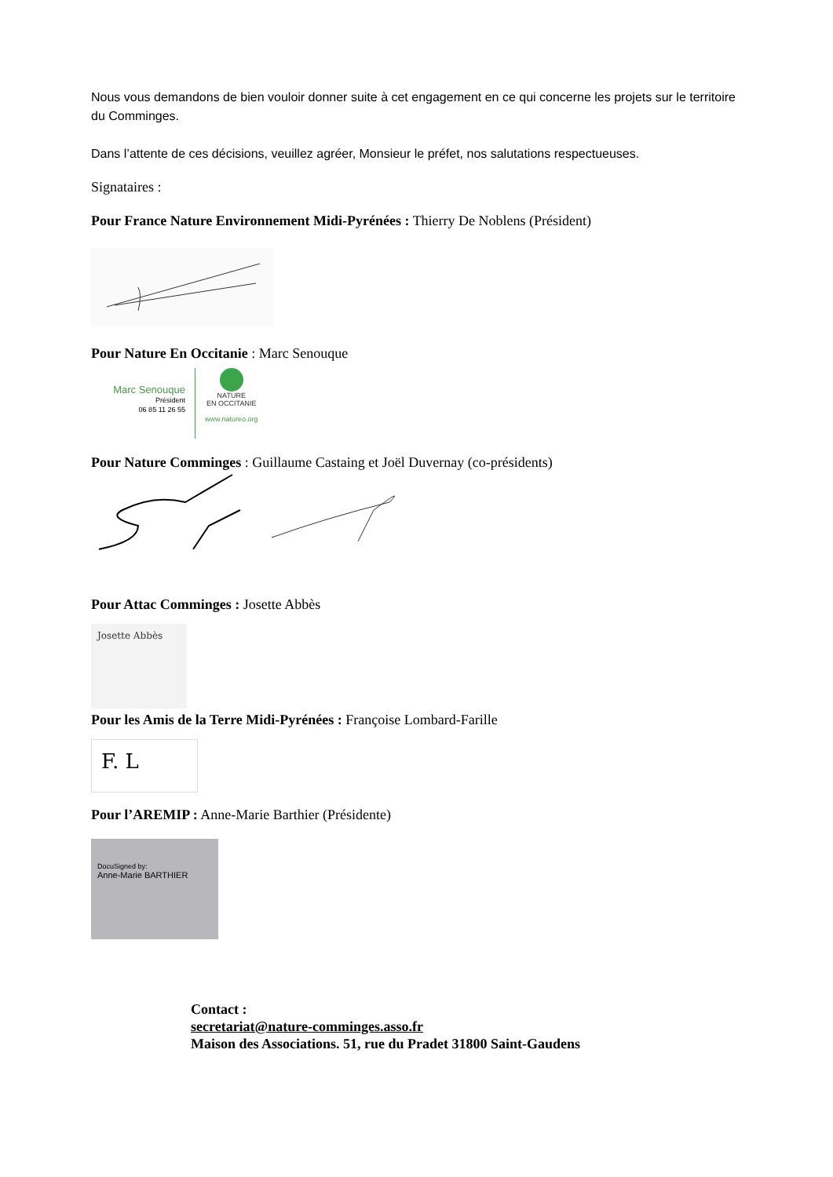Nous vous demandons de bien vouloir donner suite à cet engagement en ce qui concerne les projets sur le territoire du Comminges.
Dans l’attente de ces décisions, veuillez agréer, Monsieur le préfet, nos salutations respectueuses.
Signataires :
Pour France Nature Environnement Midi-Pyrénées : Thierry De Noblens (Président)
Pour Nature En Occitanie : Marc Senouque
Marc Senouque
Président
06 85 11 26 55
NATURE
EN OCCITANIE
www.natureo.org
Pour Nature Comminges : Guillaume Castaing et Joël Duvernay (co-présidents)
Pour Attac Comminges : Josette Abbès
Josette Abbès
Pour les Amis de la Terre Midi-Pyrénées : Françoise Lombard-Farille
F. L
Pour l’AREMIP : Anne-Marie Barthier (Présidente)
DocuSigned by:
Anne-Marie BARTHIER
Contact :
secretariat@nature-comminges.asso.fr
Maison des Associations. 51, rue du Pradet 31800 Saint-Gaudens